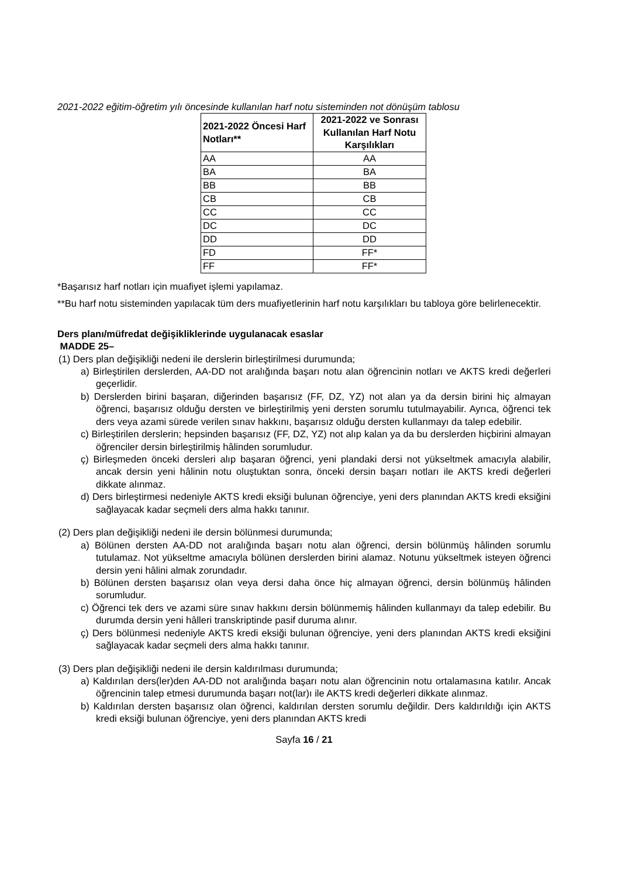2021-2022 eğitim-öğretim yılı öncesinde kullanılan harf notu sisteminden not dönüşüm tablosu
| 2021-2022 Öncesi Harf Notları** | 2021-2022 ve Sonrası Kullanılan Harf Notu Karşılıkları |
| --- | --- |
| AA | AA |
| BA | BA |
| BB | BB |
| CB | CB |
| CC | CC |
| DC | DC |
| DD | DD |
| FD | FF* |
| FF | FF* |
*Başarısız harf notları için muafiyet işlemi yapılamaz.
**Bu harf notu sisteminden yapılacak tüm ders muafiyetlerinin harf notu karşılıkları bu tabloya göre belirlenecektir.
Ders planı/müfredat değişikliklerinde uygulanacak esaslar
MADDE 25–
(1) Ders plan değişikliği nedeni ile derslerin birleştirilmesi durumunda;
a) Birleştirilen derslerden, AA-DD not aralığında başarı notu alan öğrencinin notları ve AKTS kredi değerleri geçerlidir.
b) Derslerden birini başaran, diğerinden başarısız (FF, DZ, YZ) not alan ya da dersin birini hiç almayan öğrenci, başarısız olduğu dersten ve birleştirilmiş yeni dersten sorumlu tutulmayabilir. Ayrıca, öğrenci tek ders veya azami sürede verilen sınav hakkını, başarısız olduğu dersten kullanmayı da talep edebilir.
c) Birleştirilen derslerin; hepsinden başarısız (FF, DZ, YZ) not alıp kalan ya da bu derslerden hiçbirini almayan öğrenciler dersin birleştirilmiş hâlinden sorumludur.
ç) Birleşmeden önceki dersleri alıp başaran öğrenci, yeni plandaki dersi not yükseltmek amacıyla alabilir, ancak dersin yeni hâlinin notu oluştuktan sonra, önceki dersin başarı notları ile AKTS kredi değerleri dikkate alınmaz.
d) Ders birleştirmesi nedeniyle AKTS kredi eksiği bulunan öğrenciye, yeni ders planından AKTS kredi eksiğini sağlayacak kadar seçmeli ders alma hakkı tanınır.
(2) Ders plan değişikliği nedeni ile dersin bölünmesi durumunda;
a) Bölünen dersten AA-DD not aralığında başarı notu alan öğrenci, dersin bölünmüş hâlinden sorumlu tutulamaz. Not yükseltme amacıyla bölünen derslerden birini alamaz. Notunu yükseltmek isteyen öğrenci dersin yeni hâlini almak zorundadır.
b) Bölünen dersten başarısız olan veya dersi daha önce hiç almayan öğrenci, dersin bölünmüş hâlinden sorumludur.
c) Öğrenci tek ders ve azami süre sınav hakkını dersin bölünmemiş hâlinden kullanmayı da talep edebilir. Bu durumda dersin yeni hâlleri transkriptinde pasif duruma alınır.
ç) Ders bölünmesi nedeniyle AKTS kredi eksiği bulunan öğrenciye, yeni ders planından AKTS kredi eksiğini sağlayacak kadar seçmeli ders alma hakkı tanınır.
(3) Ders plan değişikliği nedeni ile dersin kaldırılması durumunda;
a) Kaldırılan ders(ler)den AA-DD not aralığında başarı notu alan öğrencinin notu ortalamasına katılır. Ancak öğrencinin talep etmesi durumunda başarı not(lar)ı ile AKTS kredi değerleri dikkate alınmaz.
b) Kaldırılan dersten başarısız olan öğrenci, kaldırılan dersten sorumlu değildir. Ders kaldırıldığı için AKTS kredi eksiği bulunan öğrenciye, yeni ders planından AKTS kredi
Sayfa 16 / 21